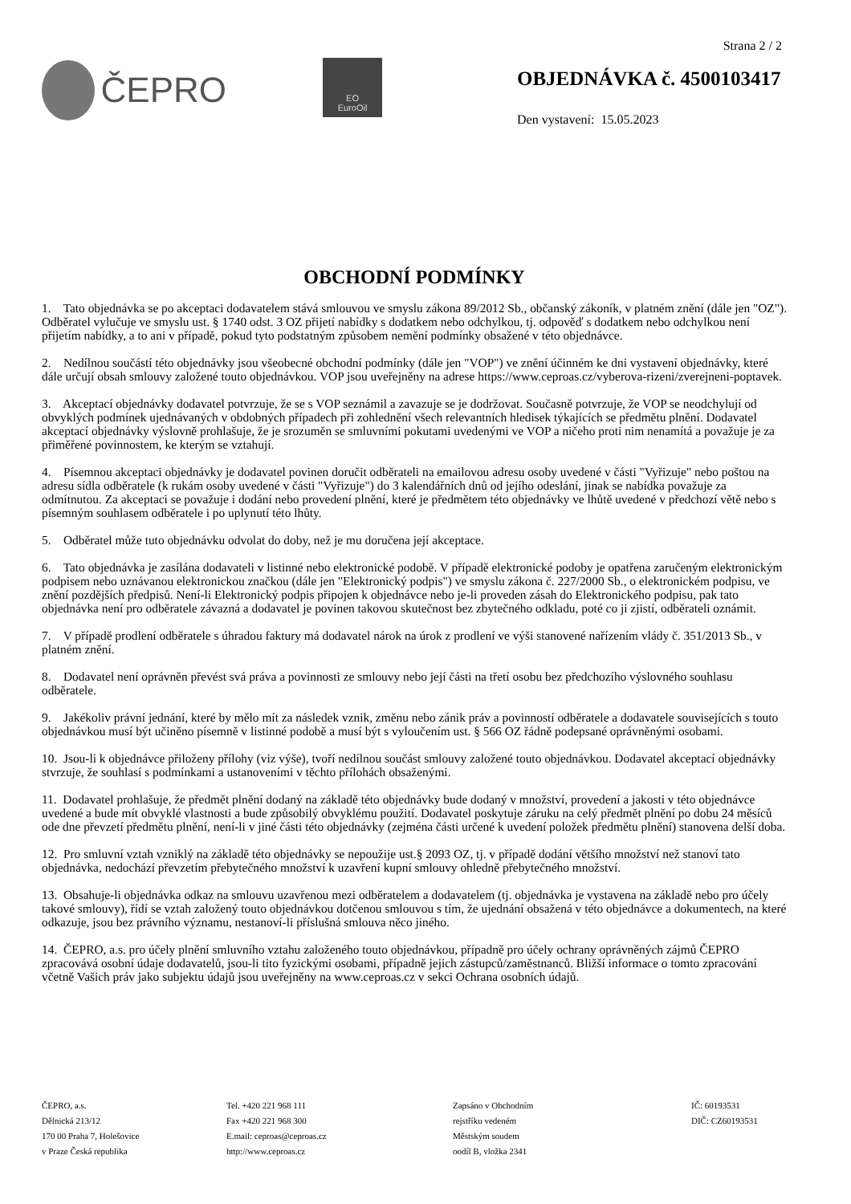Strana 2 / 2
ČEPRO
EO
EuroOil
OBJEDNÁVKA č. 4500103417
Den vystavení: 15.05.2023
OBCHODNÍ PODMÍNKY
1. Tato objednávka se po akceptaci dodavatelem stává smlouvou ve smyslu zákona 89/2012 Sb., občanský zákoník, v platném znění (dále jen "OZ"). Odběratel vylučuje ve smyslu ust. § 1740 odst. 3 OZ přijetí nabídky s dodatkem nebo odchylkou, tj. odpověď s dodatkem nebo odchylkou není přijetím nabídky, a to ani v případě, pokud tyto podstatným způsobem nemění podmínky obsažené v této objednávce.
2. Nedílnou součástí této objednávky jsou všeobecné obchodní podmínky (dále jen "VOP") ve znění účinném ke dni vystavení objednávky, které dále určují obsah smlouvy založené touto objednávkou. VOP jsou uveřejněny na adrese https://www.ceproas.cz/vyberova-rizeni/zverejneni-poptavek.
3. Akceptací objednávky dodavatel potvrzuje, že se s VOP seznámil a zavazuje se je dodržovat. Současně potvrzuje, že VOP se neodchylují od obvyklých podmínek ujednávaných v obdobných případech při zohlednění všech relevantních hledisek týkajících se předmětu plnění. Dodavatel akceptací objednávky výslovně prohlašuje, že je srozuměn se smluvními pokutami uvedenými ve VOP a ničeho proti nim nenamítá a považuje je za přiměřené povinnostem, ke kterým se vztahují.
4. Písemnou akceptaci objednávky je dodavatel povinen doručit odběrateli na emailovou adresu osoby uvedené v části "Vyřizuje" nebo poštou na adresu sídla odběratele (k rukám osoby uvedené v části "Vyřizuje") do 3 kalendářních dnů od jejího odeslání, jinak se nabídka považuje za odmítnutou. Za akceptaci se považuje i dodání nebo provedení plnění, které je předmětem této objednávky ve lhůtě uvedené v předchozí větě nebo s písemným souhlasem odběratele i po uplynutí této lhůty.
5. Odběratel může tuto objednávku odvolat do doby, než je mu doručena její akceptace.
6. Tato objednávka je zasílána dodavateli v listinné nebo elektronické podobě. V případě elektronické podoby je opatřena zaručeným elektronickým podpisem nebo uznávanou elektronickou značkou (dále jen "Elektronický podpis") ve smyslu zákona č. 227/2000 Sb., o elektronickém podpisu, ve znění pozdějších předpisů. Není-li Elektronický podpis připojen k objednávce nebo je-li proveden zásah do Elektronického podpisu, pak tato objednávka není pro odběratele závazná a dodavatel je povinen takovou skutečnost bez zbytečného odkladu, poté co ji zjistí, odběrateli oznámit.
7. V případě prodlení odběratele s úhradou faktury má dodavatel nárok na úrok z prodlení ve výši stanovené nařízením vlády č. 351/2013 Sb., v platném znění.
8. Dodavatel není oprávněn převést svá práva a povinnosti ze smlouvy nebo její části na třetí osobu bez předchozího výslovného souhlasu odběratele.
9. Jakékoliv právní jednání, které by mělo mít za následek vznik, změnu nebo zánik práv a povinností odběratele a dodavatele souvisejících s touto objednávkou musí být učiněno písemně v listinné podobě a musí být s vyloučením ust. § 566 OZ řádně podepsané oprávněnými osobami.
10. Jsou-li k objednávce přiloženy přílohy (viz výše), tvoří nedílnou součást smlouvy založené touto objednávkou. Dodavatel akceptací objednávky stvrzuje, že souhlasí s podmínkami a ustanoveními v těchto přílohách obsaženými.
11. Dodavatel prohlašuje, že předmět plnění dodaný na základě této objednávky bude dodaný v množství, provedení a jakosti v této objednávce uvedené a bude mít obvyklé vlastnosti a bude způsobilý obvyklému použití. Dodavatel poskytuje záruku na celý předmět plnění po dobu 24 měsíců ode dne převzetí předmětu plnění, není-li v jiné části této objednávky (zejména části určené k uvedení položek předmětu plnění) stanovena delší doba.
12. Pro smluvní vztah vzniklý na základě této objednávky se nepoužije ust.§ 2093 OZ, tj. v případě dodání většího množství než stanoví tato objednávka, nedochází převzetím přebytečného množství k uzavření kupní smlouvy ohledně přebytečného množství.
13. Obsahuje-li objednávka odkaz na smlouvu uzavřenou mezi odběratelem a dodavatelem (tj. objednávka je vystavena na základě nebo pro účely takové smlouvy), řídí se vztah založený touto objednávkou dotčenou smlouvou s tím, že ujednání obsažená v této objednávce a dokumentech, na které odkazuje, jsou bez právního významu, nestanoví-li příslušná smlouva něco jiného.
14. ČEPRO, a.s. pro účely plnění smluvního vztahu založeného touto objednávkou, případně pro účely ochrany oprávněných zájmů ČEPRO zpracovává osobní údaje dodavatelů, jsou-li tito fyzickými osobami, případně jejich zástupců/zaměstnanců. Bližší informace o tomto zpracování včetně Vašich práv jako subjektu údajů jsou uveřejněny na www.ceproas.cz v sekci Ochrana osobních údajů.
ČEPRO, a.s.
Dělnická 213/12
170 00 Praha 7, Holešovice
v Praze Česká republika
Tel. +420 221 968 111
Fax +420 221 968 300
E.mail: ceproas@ceproas.cz
http://www.ceproas.cz
Zapsáno v Obchodním
rejstříku vedeném
Městským soudem
oodíl B, vložka 2341
IČ: 60193531
DIČ: CZ60193531